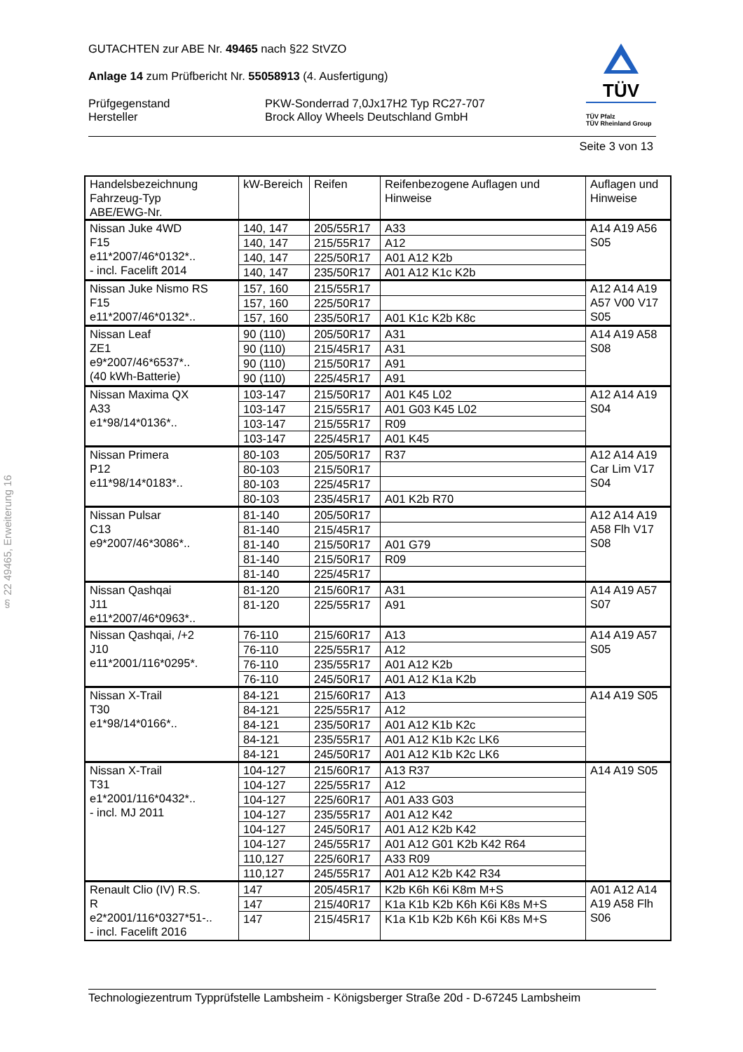§ 22 49465, Erweiterung 16
TÜV
TÜV Pfalz
TÜV Rheinland Group
GUTACHTEN zur ABE Nr. 49465 nach §22 StVZO
Anlage 14 zum Prüfbericht Nr. 55058913 (4. Ausfertigung)
Prüfgegenstand PKW-Sonderrad 7,0Jx17H2 Typ RC27-707
Hersteller Brock Alloy Wheels Deutschland GmbH
Seite 3 von 13
| Handelsbezeichnung Fahrzeug-Typ ABE/EWG-Nr. | kW-Bereich | Reifen | Reifenbezogene Auflagen und Hinweise | Auflagen und Hinweise |
| --- | --- | --- | --- | --- |
| Nissan Juke 4WD F15 e11*2007/46*0132*.. - incl. Facelift 2014 | 140, 147 | 205/55R17 | A33 | A14 A19 A56 S05 |
| | 140, 147 | 215/55R17 | A12 | |
| | 140, 147 | 225/50R17 | A01 A12 K2b | |
| | 140, 147 | 235/50R17 | A01 A12 K1c K2b | |
| Nissan Juke Nismo RS F15 e11*2007/46*0132*.. | 157, 160 | 215/55R17 | | A12 A14 A19 A57 V00 V17 S05 |
| | 157, 160 | 225/50R17 | | |
| | 157, 160 | 235/50R17 | A01 K1c K2b K8c | |
| Nissan Leaf ZE1 e9*2007/46*6537*.. (40 kWh-Batterie) | 90 (110) | 205/50R17 | A31 | A14 A19 A58 S08 |
| | 90 (110) | 215/45R17 | A31 | |
| | 90 (110) | 215/50R17 | A91 | |
| | 90 (110) | 225/45R17 | A91 | |
| Nissan Maxima QX A33 e1*98/14*0136*.. | 103-147 | 215/50R17 | A01 K45 L02 | A12 A14 A19 S04 |
| | 103-147 | 215/55R17 | A01 G03 K45 L02 | |
| | 103-147 | 215/55R17 | R09 | |
| | 103-147 | 225/45R17 | A01 K45 | |
| Nissan Primera P12 e11*98/14*0183*.. | 80-103 | 205/50R17 | R37 | A12 A14 A19 Car Lim V17 S04 |
| | 80-103 | 215/50R17 | | |
| | 80-103 | 225/45R17 | | |
| | 80-103 | 235/45R17 | A01 K2b R70 | |
| Nissan Pulsar C13 e9*2007/46*3086*.. | 81-140 | 205/50R17 | | A12 A14 A19 A58 Flh V17 S08 |
| | 81-140 | 215/45R17 | | |
| | 81-140 | 215/50R17 | A01 G79 | |
| | 81-140 | 215/50R17 | R09 | |
| | 81-140 | 225/45R17 | | |
| Nissan Qashqai J11 e11*2007/46*0963*.. | 81-120 | 215/60R17 | A31 | A14 A19 A57 S07 |
| | 81-120 | 225/55R17 | A91 | |
| Nissan Qashqai, /+2 J10 e11*2001/116*0295*. | 76-110 | 215/60R17 | A13 | A14 A19 A57 S05 |
| | 76-110 | 225/55R17 | A12 | |
| | 76-110 | 235/55R17 | A01 A12 K2b | |
| | 76-110 | 245/50R17 | A01 A12 K1a K2b | |
| Nissan X-Trail T30 e1*98/14*0166*.. | 84-121 | 215/60R17 | A13 | A14 A19 S05 |
| | 84-121 | 225/55R17 | A12 | |
| | 84-121 | 235/50R17 | A01 A12 K1b K2c | |
| | 84-121 | 235/55R17 | A01 A12 K1b K2c LK6 | |
| | 84-121 | 245/50R17 | A01 A12 K1b K2c LK6 | |
| Nissan X-Trail T31 e1*2001/116*0432*.. - incl. MJ 2011 | 104-127 | 215/60R17 | A13 R37 | A14 A19 S05 |
| | 104-127 | 225/55R17 | A12 | |
| | 104-127 | 225/60R17 | A01 A33 G03 | |
| | 104-127 | 235/55R17 | A01 A12 K42 | |
| | 104-127 | 245/50R17 | A01 A12 K2b K42 | |
| | 104-127 | 245/55R17 | A01 A12 G01 K2b K42 R64 | |
| | 110,127 | 225/60R17 | A33 R09 | |
| | 110,127 | 245/55R17 | A01 A12 K2b K42 R34 | |
| Renault Clio (IV) R.S. R e2*2001/116*0327*51-.. - incl. Facelift 2016 | 147 | 205/45R17 | K2b K6h K6i K8m M+S | A01 A12 A14 A19 A58 Flh S06 |
| | 147 | 215/40R17 | K1a K1b K2b K6h K6i K8s M+S | |
| | 147 | 215/45R17 | K1a K1b K2b K6h K6i K8s M+S | |
Technologiezentrum Typprüfstelle Lambsheim - Königsberger Straße 20d - D-67245 Lambsheim